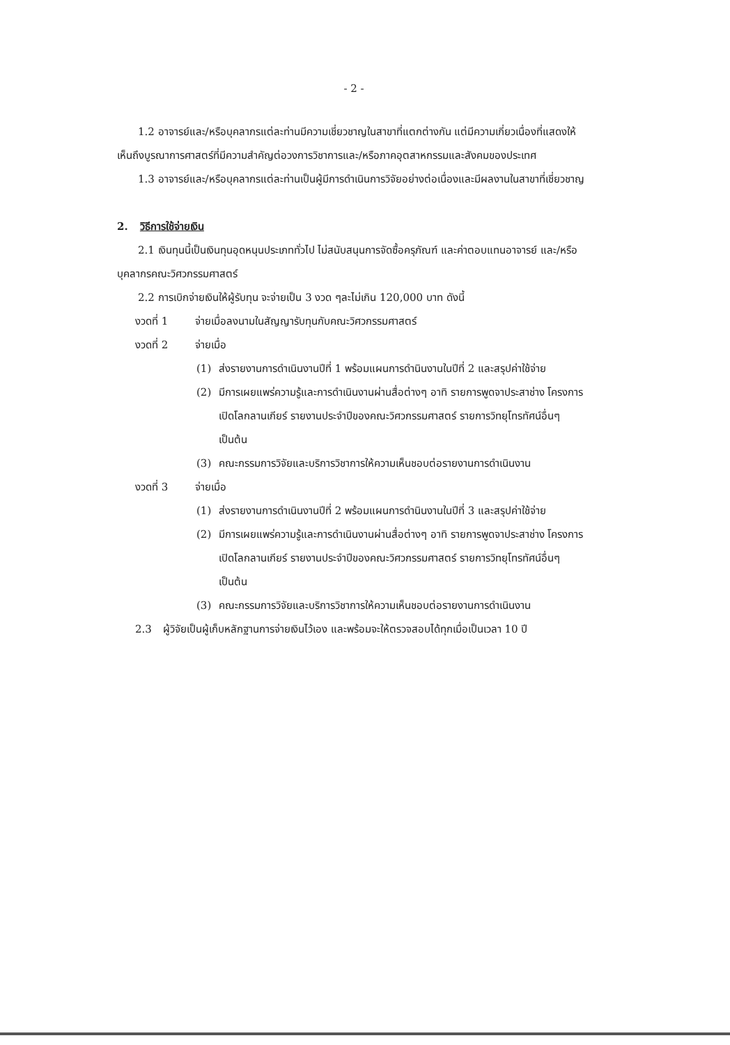- 2 -
1.2 อาจารย์และ/หรือบุคลากรแต่ละท่านมีความเชี่ยวชาญในสาขาที่แตกต่างกัน แต่มีความเกี่ยวเนื่องที่แสดงให้เห็นถึงบูรณาการศาสตร์ที่มีความสำคัญต่อวงการวิชาการและ/หรือภาคอุตสาหกรรมและสังคมของประเทศ
1.3 อาจารย์และ/หรือบุคลากรแต่ละท่านเป็นผู้มีการดำเนินการวิจัยอย่างต่อเนื่องและมีผลงานในสาขาที่เชี่ยวชาญ
2. วิธีการใช้จ่ายเงิน
2.1 เงินทุนนี้เป็นเงินทุนอุดหนุนประเภททั่วไป ไม่สนับสนุนการจัดซื้อครุภัณฑ์ และค่าตอบแทนอาจารย์ และ/หรือบุคลากรคณะวิศวกรรมศาสตร์
2.2 การเบิกจ่ายเงินให้ผู้รับทุน จะจ่ายเป็น 3 งวด ๆละไม่เกิน 120,000 บาท ดังนี้
งวดที่ 1 จ่ายเมื่อลงนามในสัญญารับทุนกับคณะวิศวกรรมศาสตร์
งวดที่ 2 จ่ายเมื่อ
(1) ส่งรายงานการดำเนินงานปีที่ 1 พร้อมแผนการดำนินงานในปีที่ 2 และสรุปค่าใช้จ่าย
(2) มีการเผยแพร่ความรู้และการดำเนินงานผ่านสื่อต่างๆ อาทิ รายการพูดจาประสาช่าง โครงการเปิดโลกลานเกียร์ รายงานประจำปีของคณะวิศวกรรมศาสตร์ รายการวิทยุโทรทัศน์อื่นๆ เป็นต้น
(3) คณะกรรมการวิจัยและบริการวิชาการให้ความเห็นชอบต่อรายงานการดำเนินงาน
งวดที่ 3 จ่ายเมื่อ
(1) ส่งรายงานการดำเนินงานปีที่ 2 พร้อมแผนการดำนินงานในปีที่ 3 และสรุปค่าใช้จ่าย
(2) มีการเผยแพร่ความรู้และการดำเนินงานผ่านสื่อต่างๆ อาทิ รายการพูดจาประสาช่าง โครงการเปิดโลกลานเกียร์ รายงานประจำปีของคณะวิศวกรรมศาสตร์ รายการวิทยุโทรทัศน์อื่นๆ เป็นต้น
(3) คณะกรรมการวิจัยและบริการวิชาการให้ความเห็นชอบต่อรายงานการดำเนินงาน
2.3 ผู้วิจัยเป็นผู้เก็บหลักฐานการจ่ายเงินไว้เอง และพร้อมจะให้ตรวจสอบได้ทุกเมื่อเป็นเวลา 10 ปี